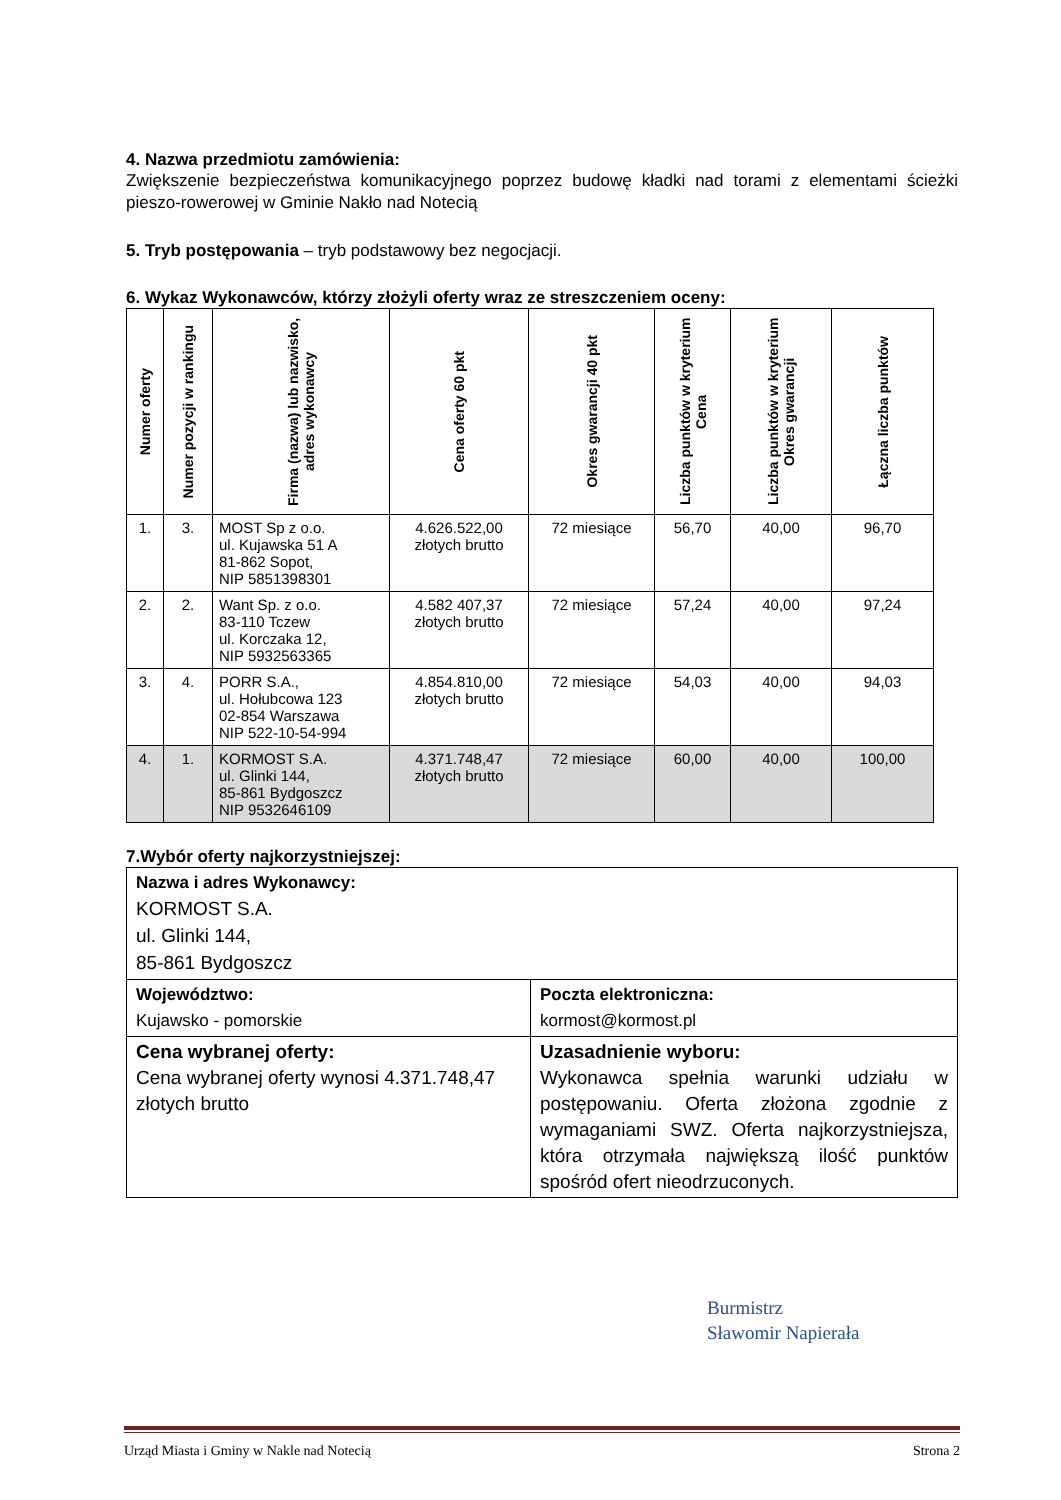4. Nazwa przedmiotu zamówienia:
Zwiększenie bezpieczeństwa komunikacyjnego poprzez budowę kładki nad torami z elementami ścieżki pieszo-rowerowej w Gminie Nakło nad Notecią
5. Tryb postępowania – tryb podstawowy bez negocjacji.
6. Wykaz Wykonawców, którzy złożyli oferty wraz ze streszczeniem oceny:
| Numer oferty | Numer pozycji w rankingu | Firma (nazwa) lub nazwisko, adres wykonawcy | Cena oferty 60 pkt | Okres gwarancji 40 pkt | Liczba punktów w kryterium Cena | Liczba punktów w kryterium Okres gwarancji | Łączna liczba punktów |
| --- | --- | --- | --- | --- | --- | --- | --- |
| 1. | 3. | MOST Sp z o.o. ul. Kujawska 51 A 81-862 Sopot, NIP 5851398301 | 4.626.522,00 złotych brutto | 72 miesiące | 56,70 | 40,00 | 96,70 |
| 2. | 2. | Want Sp. z o.o. 83-110 Tczew ul. Korczaka 12, NIP 5932563365 | 4.582 407,37 złotych brutto | 72 miesiące | 57,24 | 40,00 | 97,24 |
| 3. | 4. | PORR S.A., ul. Hołubcowa 123 02-854 Warszawa NIP 522-10-54-994 | 4.854.810,00 złotych brutto | 72 miesiące | 54,03 | 40,00 | 94,03 |
| 4. | 1. | KORMOST S.A. ul. Glinki 144, 85-861 Bydgoszcz NIP 9532646109 | 4.371.748,47 złotych brutto | 72 miesiące | 60,00 | 40,00 | 100,00 |
7.Wybór oferty najkorzystniejszej:
| Nazwa i adres Wykonawcy: KORMOST S.A. ul. Glinki 144, 85-861 Bydgoszcz | |
| Województwo: Kujawsko - pomorskie | Poczta elektroniczna: kormost@kormost.pl |
| Cena wybranej oferty: Cena wybranej oferty wynosi 4.371.748,47 złotych brutto | Uzasadnienie wyboru: Wykonawca spełnia warunki udziału w postępowaniu. Oferta złożona zgodnie z wymaganiami SWZ. Oferta najkorzystniejsza, która otrzymała największą ilość punktów spośród ofert nieodrzuconych. |
Burmistrz
Sławomir Napierała
Urząd Miasta i Gminy w Nakle nad Notecią Strona 2